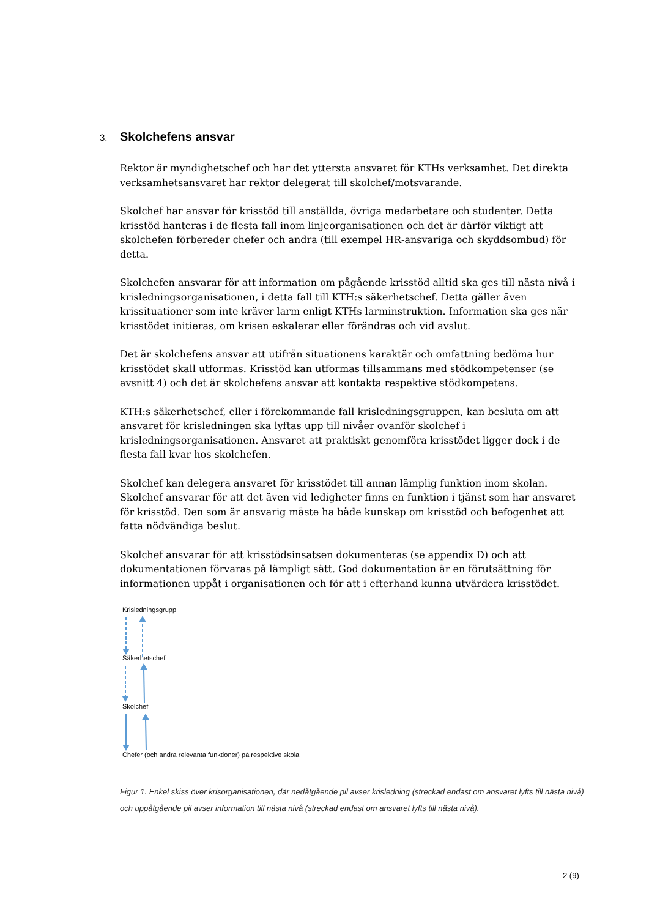3. Skolchefens ansvar
Rektor är myndighetschef och har det yttersta ansvaret för KTHs verksamhet. Det direkta verksamhetsansvaret har rektor delegerat till skolchef/motsvarande.
Skolchef har ansvar för krisstöd till anställda, övriga medarbetare och studenter. Detta krisstöd hanteras i de flesta fall inom linjeorganisationen och det är därför viktigt att skolchefen förbereder chefer och andra (till exempel HR-ansvariga och skyddsombud) för detta.
Skolchefen ansvarar för att information om pågående krisstöd alltid ska ges till nästa nivå i krisledningsorganisationen, i detta fall till KTH:s säkerhetschef. Detta gäller även krissituationer som inte kräver larm enligt KTHs larminstruktion. Information ska ges när krisstödet initieras, om krisen eskalerar eller förändras och vid avslut.
Det är skolchefens ansvar att utifrån situationens karaktär och omfattning bedöma hur krisstödet skall utformas. Krisstöd kan utformas tillsammans med stödkompetenser (se avsnitt 4) och det är skolchefens ansvar att kontakta respektive stödkompetens.
KTH:s säkerhetschef, eller i förekommande fall krisledningsgruppen, kan besluta om att ansvaret för krisledningen ska lyftas upp till nivåer ovanför skolchef i krisledningsorganisationen. Ansvaret att praktiskt genomföra krisstödet ligger dock i de flesta fall kvar hos skolchefen.
Skolchef kan delegera ansvaret för krisstödet till annan lämplig funktion inom skolan. Skolchef ansvarar för att det även vid ledigheter finns en funktion i tjänst som har ansvaret för krisstöd. Den som är ansvarig måste ha både kunskap om krisstöd och befogenhet att fatta nödvändiga beslut.
Skolchef ansvarar för att krisstödsinsatsen dokumenteras (se appendix D) och att dokumentationen förvaras på lämpligt sätt. God dokumentation är en förutsättning för informationen uppåt i organisationen och för att i efterhand kunna utvärdera krisstödet.
Krisledningsgrupp
Säkerhetschef
Skolchef
Chefer (och andra relevanta funktioner) på respektive skola
Figur 1. Enkel skiss över krisorganisationen, där nedåtgående pil avser krisledning (streckad endast om ansvaret lyfts till nästa nivå) och uppåtgående pil avser information till nästa nivå (streckad endast om ansvaret lyfts till nästa nivå).
2 (9)